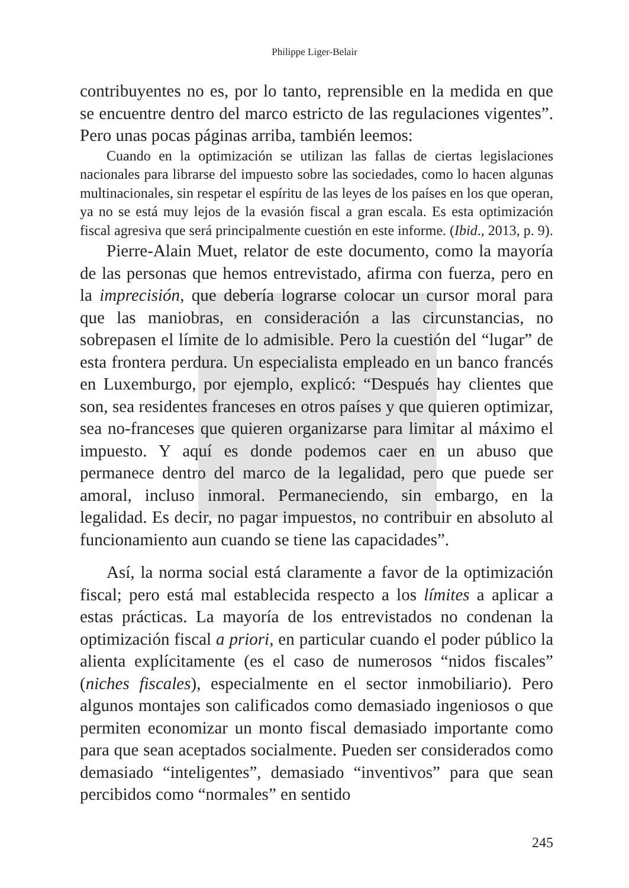Philippe Liger-Belair
contribuyentes no es, por lo tanto, reprensible en la medida en que se encuentre dentro del marco estricto de las regulaciones vigentes”. Pero unas pocas páginas arriba, también leemos:
Cuando en la optimización se utilizan las fallas de ciertas legislaciones nacionales para librarse del impuesto sobre las sociedades, como lo hacen algunas multinacionales, sin respetar el espíritu de las leyes de los países en los que operan, ya no se está muy lejos de la evasión fiscal a gran escala. Es esta optimización fiscal agresiva que será principalmente cuestión en este informe. (Ibid., 2013, p. 9).
Pierre-Alain Muet, relator de este documento, como la mayoría de las personas que hemos entrevistado, afirma con fuerza, pero en la imprecisión, que debería lograrse colocar un cursor moral para que las maniobras, en consideración a las circunstancias, no sobrepasen el límite de lo admisible. Pero la cuestión del “lugar” de esta frontera perdura. Un especialista empleado en un banco francés en Luxemburgo, por ejemplo, explicó: “Después hay clientes que son, sea residentes franceses en otros países y que quieren optimizar, sea no-franceses que quieren organizarse para limitar al máximo el impuesto. Y aquí es donde podemos caer en un abuso que permanece dentro del marco de la legalidad, pero que puede ser amoral, incluso inmoral. Permaneciendo, sin embargo, en la legalidad. Es decir, no pagar impuestos, no contribuir en absoluto al funcionamiento aun cuando se tiene las capacidades”.
Así, la norma social está claramente a favor de la optimización fiscal; pero está mal establecida respecto a los límites a aplicar a estas prácticas. La mayoría de los entrevistados no condenan la optimización fiscal a priori, en particular cuando el poder público la alienta explícitamente (es el caso de numerosos “nidos fiscales” (niches fiscales), especialmente en el sector inmobiliario). Pero algunos montajes son calificados como demasiado ingeniosos o que permiten economizar un monto fiscal demasiado importante como para que sean aceptados socialmente. Pueden ser considerados como demasiado “inteligentes”, demasiado “inventivos” para que sean percibidos como “normales” en sentido
245